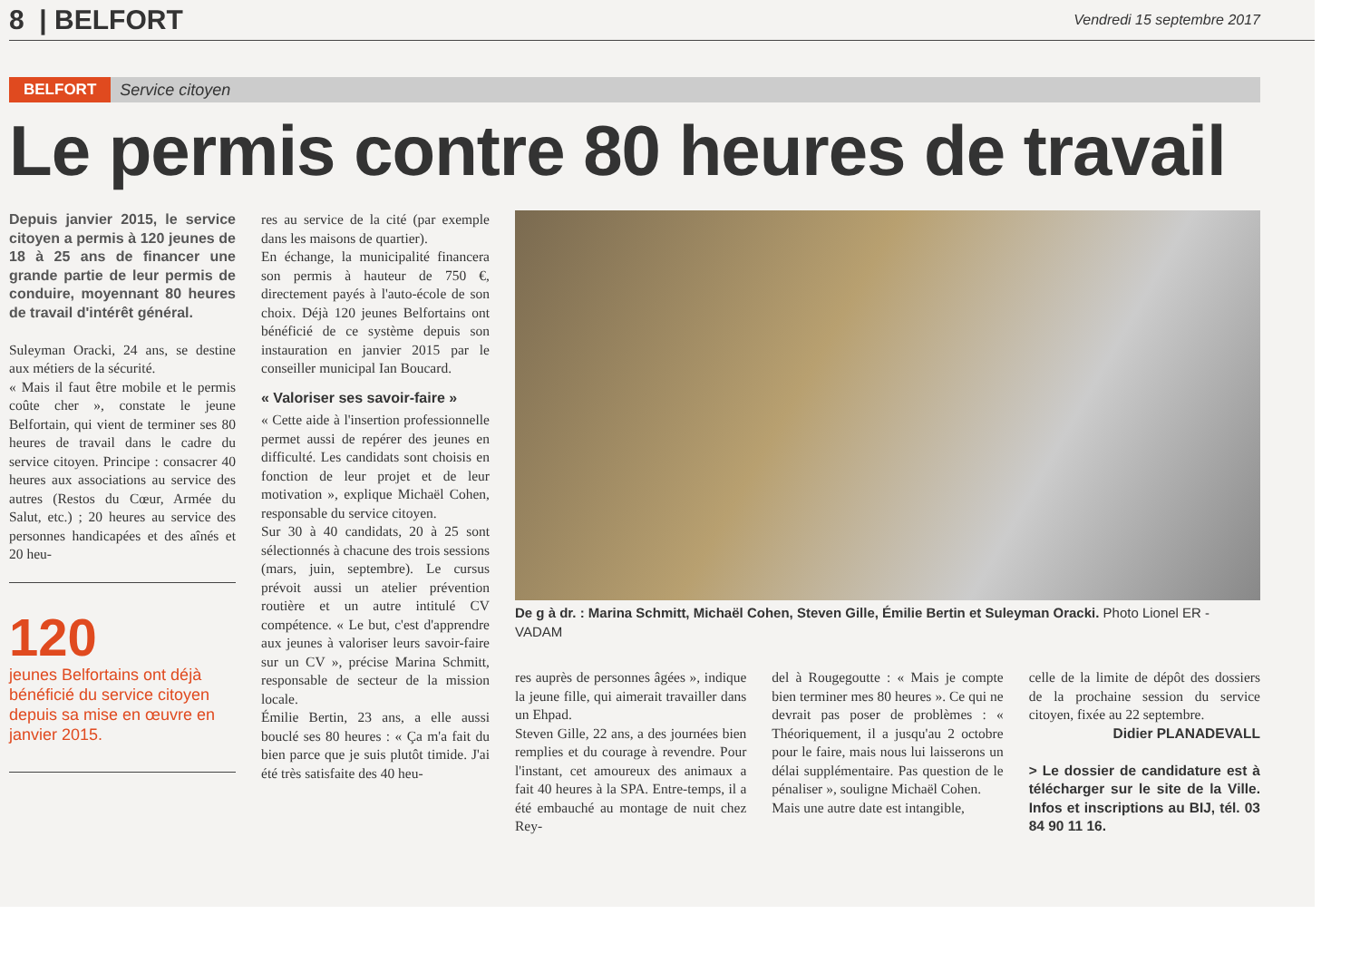8 | BELFORT Vendredi 15 septembre 2017
BELFORT Service citoyen
Le permis contre 80 heures de travail
Depuis janvier 2015, le service citoyen a permis à 120 jeunes de 18 à 25 ans de financer une grande partie de leur permis de conduire, moyennant 80 heures de travail d'intérêt général.
Suleyman Oracki, 24 ans, se destine aux métiers de la sécurité.
« Mais il faut être mobile et le permis coûte cher », constate le jeune Belfortain, qui vient de terminer ses 80 heures de travail dans le cadre du service citoyen. Principe : consacrer 40 heures aux associations au service des autres (Restos du Cœur, Armée du Salut, etc.) ; 20 heures au service des personnes handicapées et des aînés et 20 heu-
120
jeunes Belfortains ont déjà bénéficié du service citoyen depuis sa mise en œuvre en janvier 2015.
res au service de la cité (par exemple dans les maisons de quartier).
En échange, la municipalité financera son permis à hauteur de 750 €, directement payés à l'auto-école de son choix. Déjà 120 jeunes Belfortains ont bénéficié de ce système depuis son instauration en janvier 2015 par le conseiller municipal Ian Boucard.
« Valoriser ses savoir-faire »
« Cette aide à l'insertion professionnelle permet aussi de repérer des jeunes en difficulté. Les candidats sont choisis en fonction de leur projet et de leur motivation », explique Michaël Cohen, responsable du service citoyen.
Sur 30 à 40 candidats, 20 à 25 sont sélectionnés à chacune des trois sessions (mars, juin, septembre). Le cursus prévoit aussi un atelier prévention routière et un autre intitulé CV compétence. « Le but, c'est d'apprendre aux jeunes à valoriser leurs savoir-faire sur un CV », précise Marina Schmitt, responsable de secteur de la mission locale.
Émilie Bertin, 23 ans, a elle aussi bouclé ses 80 heures : « Ça m'a fait du bien parce que je suis plutôt timide. J'ai été très satisfaite des 40 heu-
De g à dr. : Marina Schmitt, Michaël Cohen, Steven Gille, Émilie Bertin et Suleyman Oracki. Photo Lionel ER - VADAM
res auprès de personnes âgées », indique la jeune fille, qui aimerait travailler dans un Ehpad.
Steven Gille, 22 ans, a des journées bien remplies et du courage à revendre. Pour l'instant, cet amoureux des animaux a fait 40 heures à la SPA. Entre-temps, il a été embauché au montage de nuit chez Rey-
del à Rougegoutte : « Mais je compte bien terminer mes 80 heures ». Ce qui ne devrait pas poser de problèmes : « Théoriquement, il a jusqu'au 2 octobre pour le faire, mais nous lui laisserons un délai supplémentaire. Pas question de le pénaliser », souligne Michaël Cohen.
Mais une autre date est intangible,
celle de la limite de dépôt des dossiers de la prochaine session du service citoyen, fixée au 22 septembre.
Didier PLANADEVALL
> Le dossier de candidature est à télécharger sur le site de la Ville. Infos et inscriptions au BIJ, tél. 03 84 90 11 16.